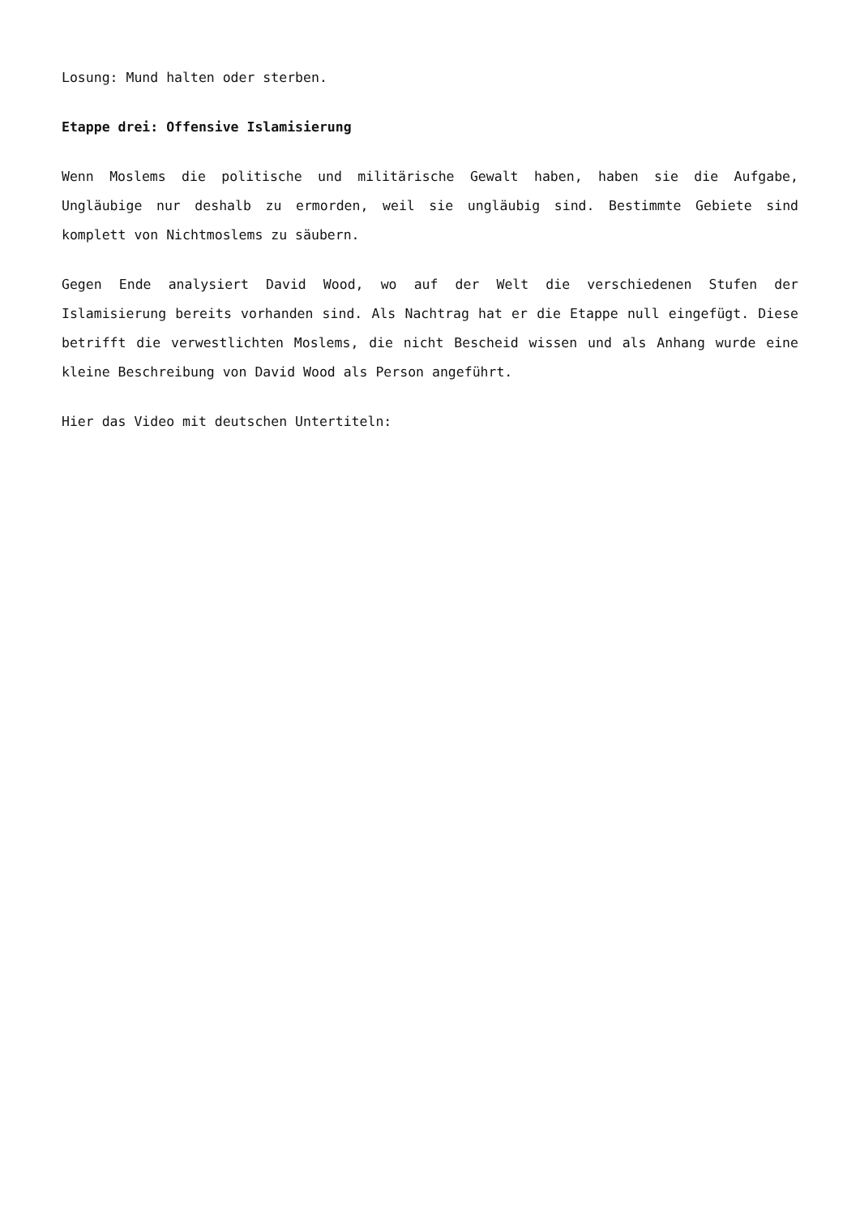Losung: Mund halten oder sterben.
Etappe drei: Offensive Islamisierung
Wenn Moslems die politische und militärische Gewalt haben, haben sie die Aufgabe, Ungläubige nur deshalb zu ermorden, weil sie ungläubig sind. Bestimmte Gebiete sind komplett von Nichtmoslems zu säubern.
Gegen Ende analysiert David Wood, wo auf der Welt die verschiedenen Stufen der Islamisierung bereits vorhanden sind. Als Nachtrag hat er die Etappe null eingefügt. Diese betrifft die verwestlichten Moslems, die nicht Bescheid wissen und als Anhang wurde eine kleine Beschreibung von David Wood als Person angeführt.
Hier das Video mit deutschen Untertiteln: